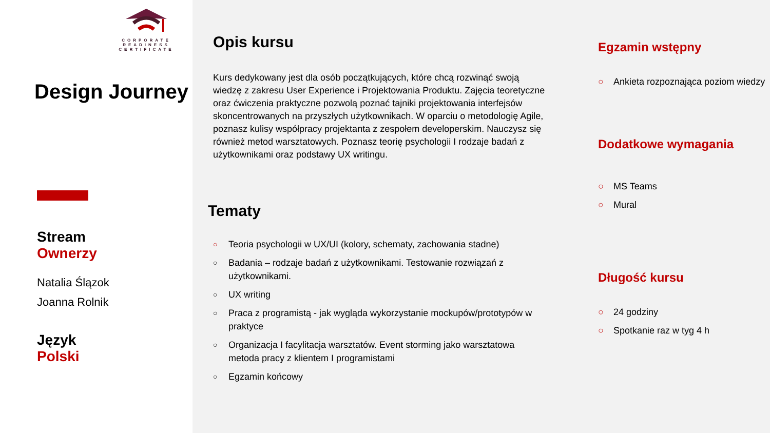CORPORATE READINESS
CERTIFICATE
Design Journey
Stream
Ownerzy
Natalia Ślązok
Joanna Rolnik
Język
Polski
Opis kursu
Kurs dedykowany jest dla osób początkujących, które chcą rozwinąć swoją wiedzę z zakresu User Experience i Projektowania Produktu. Zajęcia teoretyczne oraz ćwiczenia praktyczne pozwolą poznać tajniki projektowania interfejsów skoncentrowanych na przyszłych użytkownikach. W oparciu o metodologię Agile, poznasz kulisy współpracy projektanta z zespołem developerskim. Nauczysz się również metod warsztatowych. Poznasz teorię psychologii I rodzaje badań z użytkownikami oraz podstawy UX writingu.
Tematy
○ Teoria psychologii w UX/UI (kolory, schematy, zachowania stadne)
○ Badania – rodzaje badań z użytkownikami. Testowanie rozwiązań z użytkownikami.
○ UX writing
○ Praca z programistą - jak wygląda wykorzystanie mockupów/prototypów w praktyce
○ Organizacja I facylitacja warsztatów. Event storming jako warsztatowa metoda pracy z klientem I programistami
○ Egzamin końcowy
Egzamin wstępny
○ Ankieta rozpoznająca poziom wiedzy
Dodatkowe wymagania
○ MS Teams
○ Mural
Długość kursu
○ 24 godziny
○ Spotkanie raz w tyg 4 h